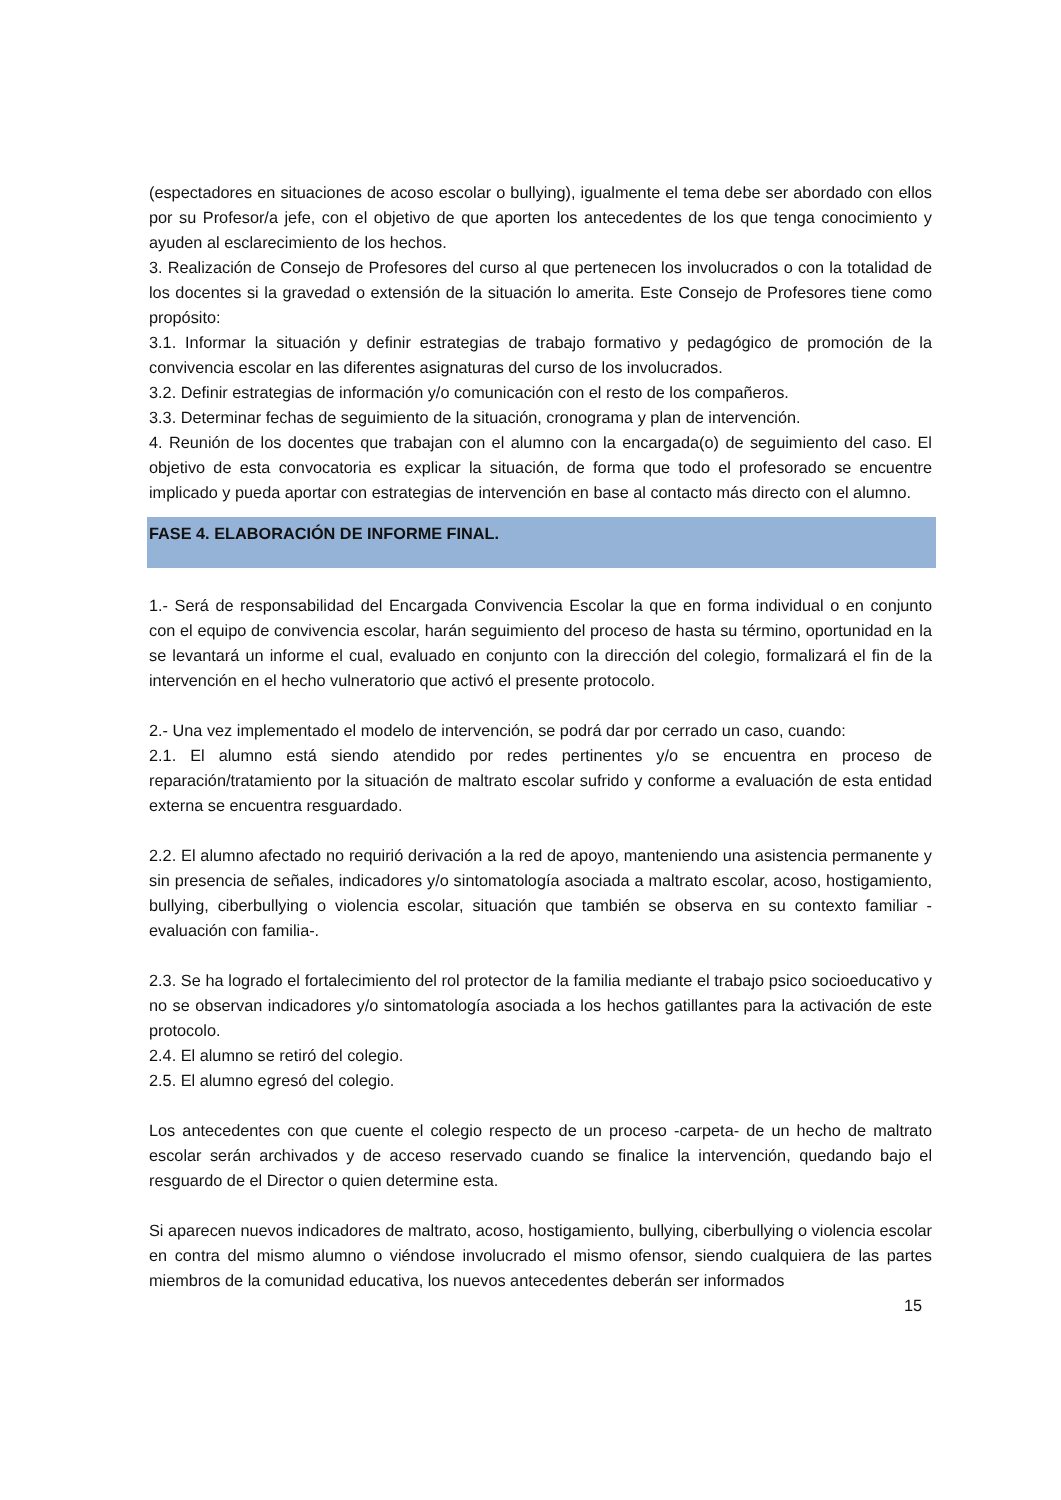(espectadores en situaciones de acoso escolar o bullying), igualmente el tema debe ser abordado con ellos por su Profesor/a jefe, con el objetivo de que aporten los antecedentes de los que tenga conocimiento y ayuden al esclarecimiento de los hechos.
3. Realización de Consejo de Profesores del curso al que pertenecen los involucrados o con la totalidad de los docentes si la gravedad o extensión de la situación lo amerita. Este Consejo de Profesores tiene como propósito:
3.1. Informar la situación y definir estrategias de trabajo formativo y pedagógico de promoción de la convivencia escolar en las diferentes asignaturas del curso de los involucrados.
3.2. Definir estrategias de información y/o comunicación con el resto de los compañeros.
3.3. Determinar fechas de seguimiento de la situación, cronograma y plan de intervención.
4. Reunión de los docentes que trabajan con el alumno con la encargada(o) de seguimiento del caso. El objetivo de esta convocatoria es explicar la situación, de forma que todo el profesorado se encuentre implicado y pueda aportar con estrategias de intervención en base al contacto más directo con el alumno.
FASE 4. ELABORACIÓN DE INFORME FINAL.
1.- Será de responsabilidad del Encargada Convivencia Escolar la que en forma individual o en conjunto con el equipo de convivencia escolar, harán seguimiento del proceso de hasta su término, oportunidad en la se levantará un informe el cual, evaluado en conjunto con la dirección del colegio, formalizará el fin de la intervención en el hecho vulneratorio que activó el presente protocolo.
2.- Una vez implementado el modelo de intervención, se podrá dar por cerrado un caso, cuando:
2.1. El alumno está siendo atendido por redes pertinentes y/o se encuentra en proceso de reparación/tratamiento por la situación de maltrato escolar sufrido y conforme a evaluación de esta entidad externa se encuentra resguardado.
2.2. El alumno afectado no requirió derivación a la red de apoyo, manteniendo una asistencia permanente y sin presencia de señales, indicadores y/o sintomatología asociada a maltrato escolar, acoso, hostigamiento, bullying, ciberbullying o violencia escolar, situación que también se observa en su contexto familiar -evaluación con familia-.
2.3. Se ha logrado el fortalecimiento del rol protector de la familia mediante el trabajo psico socioeducativo y no se observan indicadores y/o sintomatología asociada a los hechos gatillantes para la activación de este protocolo.
2.4. El alumno se retiró del colegio.
2.5. El alumno egresó del colegio.
Los antecedentes con que cuente el colegio respecto de un proceso -carpeta- de un hecho de maltrato escolar serán archivados y de acceso reservado cuando se finalice la intervención, quedando bajo el resguardo de el Director o quien determine esta.
Si aparecen nuevos indicadores de maltrato, acoso, hostigamiento, bullying, ciberbullying o violencia escolar en contra del mismo alumno o viéndose involucrado el mismo ofensor, siendo cualquiera de las partes miembros de la comunidad educativa, los nuevos antecedentes deberán ser informados
15